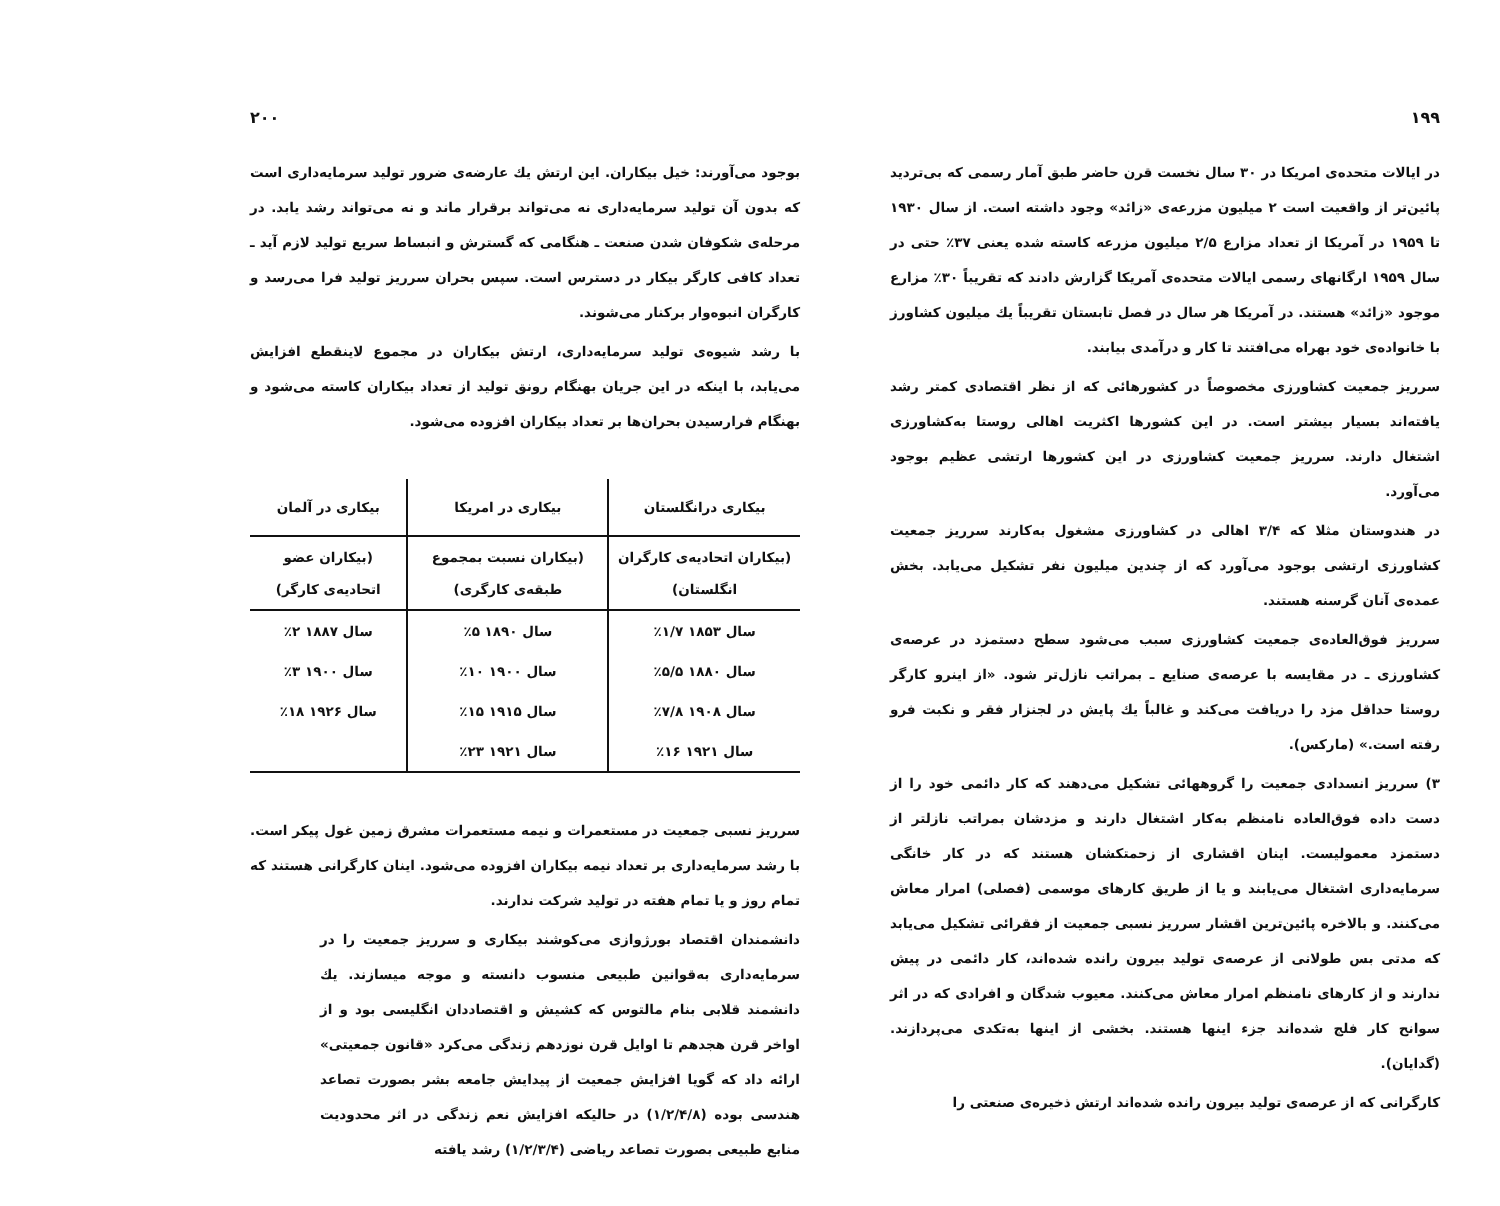۱۹۹
در ایالات متحده‌ی امریکا در ۳۰ سال نخست قرن حاضر طبق آمار رسمی که بی‌تردید پائین‌تر از واقعیت است ۲ میلیون مزرعه‌ی «زائد» وجود داشته است. از سال ۱۹۳۰ تا ۱۹۵۹ در آمریکا از تعداد مزارع ۲/۵ میلیون مزرعه کاسته شده یعنی ۳۷٪ حتی در سال ۱۹۵۹ ارگانهای رسمی ایالات متحده‌ی آمریکا گزارش دادند که تقریباً ۳۰٪ مزارع موجود «زائد» هستند. در آمریکا هر سال در فصل تابستان تقریباً یك میلیون کشاورز با خانواده‌ی خود بهراه می‌افتند تا کار و درآمدی بیابند.
سرریز جمعیت کشاورزی مخصوصاً در کشورهائی که از نظر اقتصادی کمتر رشد یافته‌اند بسیار بیشتر است. در این کشورها اکثریت اهالی روستا به‌کشاورزی اشتغال دارند. سرریز جمعیت کشاورزی در این کشورها ارتشی عظیم بوجود می‌آورد.
در هندوستان مثلا که ۳/۴ اهالی در کشاورزی مشغول به‌کارند سرریز جمعیت کشاورزی ارتشی بوجود می‌آورد که از چندین میلیون نفر تشکیل می‌یابد. بخش عمده‌ی آنان گرسنه هستند.
سرریز فوق‌العاده‌ی جمعیت کشاورزی سبب می‌شود سطح دستمزد در عرصه‌ی کشاورزی ـ در مقایسه با عرصه‌ی صنایع ـ بمراتب نازل‌تر شود. «از اینرو کارگر روستا حداقل مزد را دریافت می‌کند و غالباً یك پایش در لجنزار فقر و نکبت فرو رفته است.» (مارکس).
۳) سرریز انسدادی جمعیت را گروههائی تشکیل می‌دهند که کار دائمی خود را از دست داده فوق‌العاده نامنظم به‌کار اشتغال دارند و مزدشان بمراتب نازلتر از دستمزد معمولیست. اینان اقشاری از زحمتکشان هستند که در کار خانگی سرمایه‌داری اشتغال می‌یابند و یا از طریق کارهای موسمی (فصلی) امرار معاش می‌کنند. و بالاخره پائین‌ترین اقشار سرریز نسبی جمعیت از فقرائی تشکیل می‌یابد که مدتی بس طولانی از عرصه‌ی تولید بیرون رانده شده‌اند، کار دائمی در پیش ندارند و از کارهای نامنظم امرار معاش می‌کنند. معیوب شدگان و افرادی که در اثر سوانح کار فلج شده‌اند جزء اینها هستند. بخشی از اینها به‌تکدی می‌پردازند. (گدایان).
کارگرانی که از عرصه‌ی تولید بیرون رانده شده‌اند ارتش ذخیره‌ی صنعتی را
۲۰۰
بوجود می‌آورند: خیل بیکاران. این ارتش یك عارضه‌ی ضرور تولید سرمایه‌داری است که بدون آن تولید سرمایه‌داری نه می‌تواند برقرار ماند و نه می‌تواند رشد یابد. در مرحله‌ی شکوفان شدن صنعت ـ هنگامی که گسترش و انبساط سریع تولید لازم آید ـ تعداد کافی کارگر بیکار در دسترس است. سپس بحران سرریز تولید فرا می‌رسد و کارگران انبوه‌وار برکنار می‌شوند.
با رشد شیوه‌ی تولید سرمایه‌داری، ارتش بیکاران در مجموع لاینقطع افزایش می‌یابد، با اینکه در این جریان بهنگام رونق تولید از تعداد بیکاران کاسته می‌شود و بهنگام فرارسیدن بحران‌ها بر تعداد بیکاران افزوده می‌شود.
| بیکاری درانگلستان | بیکاری در امریکا | بیکاری در آلمان |
| --- | --- | --- |
| (بیکاران اتحادیه‌ی کارگران انگلستان) | (بیکاران نسبت بمجموع طبقه‌ی کارگری) | (بیکاران عضو اتحادیه‌ی کارگر) |
| سال ۱۸۵۳ ۱/۷٪ | سال ۱۸۹۰ ۵٪ | سال ۱۸۸۷ ۲٪ |
| سال ۱۸۸۰ ۵/۵٪ | سال ۱۹۰۰ ۱۰٪ | سال ۱۹۰۰ ۳٪ |
| سال ۱۹۰۸ ۷/۸٪ | سال ۱۹۱۵ ۱۵٪ | سال ۱۹۲۶ ۱۸٪ |
| سال ۱۹۲۱ ۱۶٪ | سال ۱۹۲۱ ۲۳٪ | |
سرریز نسبی جمعیت در مستعمرات و نیمه مستعمرات مشرق زمین غول پیکر است. با رشد سرمایه‌داری بر تعداد نیمه بیکاران افزوده می‌شود. اینان کارگرانی هستند که تمام روز و یا تمام هفته در تولید شرکت ندارند.
دانشمندان اقتصاد بورژوازی می‌کوشند بیکاری و سرریز جمعیت را در سرمایه‌داری به‌قوانین طبیعی منسوب دانسته و موجه میسازند. یك دانشمند قلابی بنام مالتوس که کشیش و اقتصاددان انگلیسی بود و از اواخر قرن هجدهم تا اوایل قرن نوزدهم زندگی می‌کرد «قانون جمعیتی» ارائه داد که گویا افزایش جمعیت از پیدایش جامعه بشر بصورت تصاعد هندسی بوده (۱/۲/۴/۸) در حالیکه افزایش نعم زندگی در اثر محدودیت منابع طبیعی بصورت تصاعد ریاضی (۱/۲/۳/۴) رشد یافته